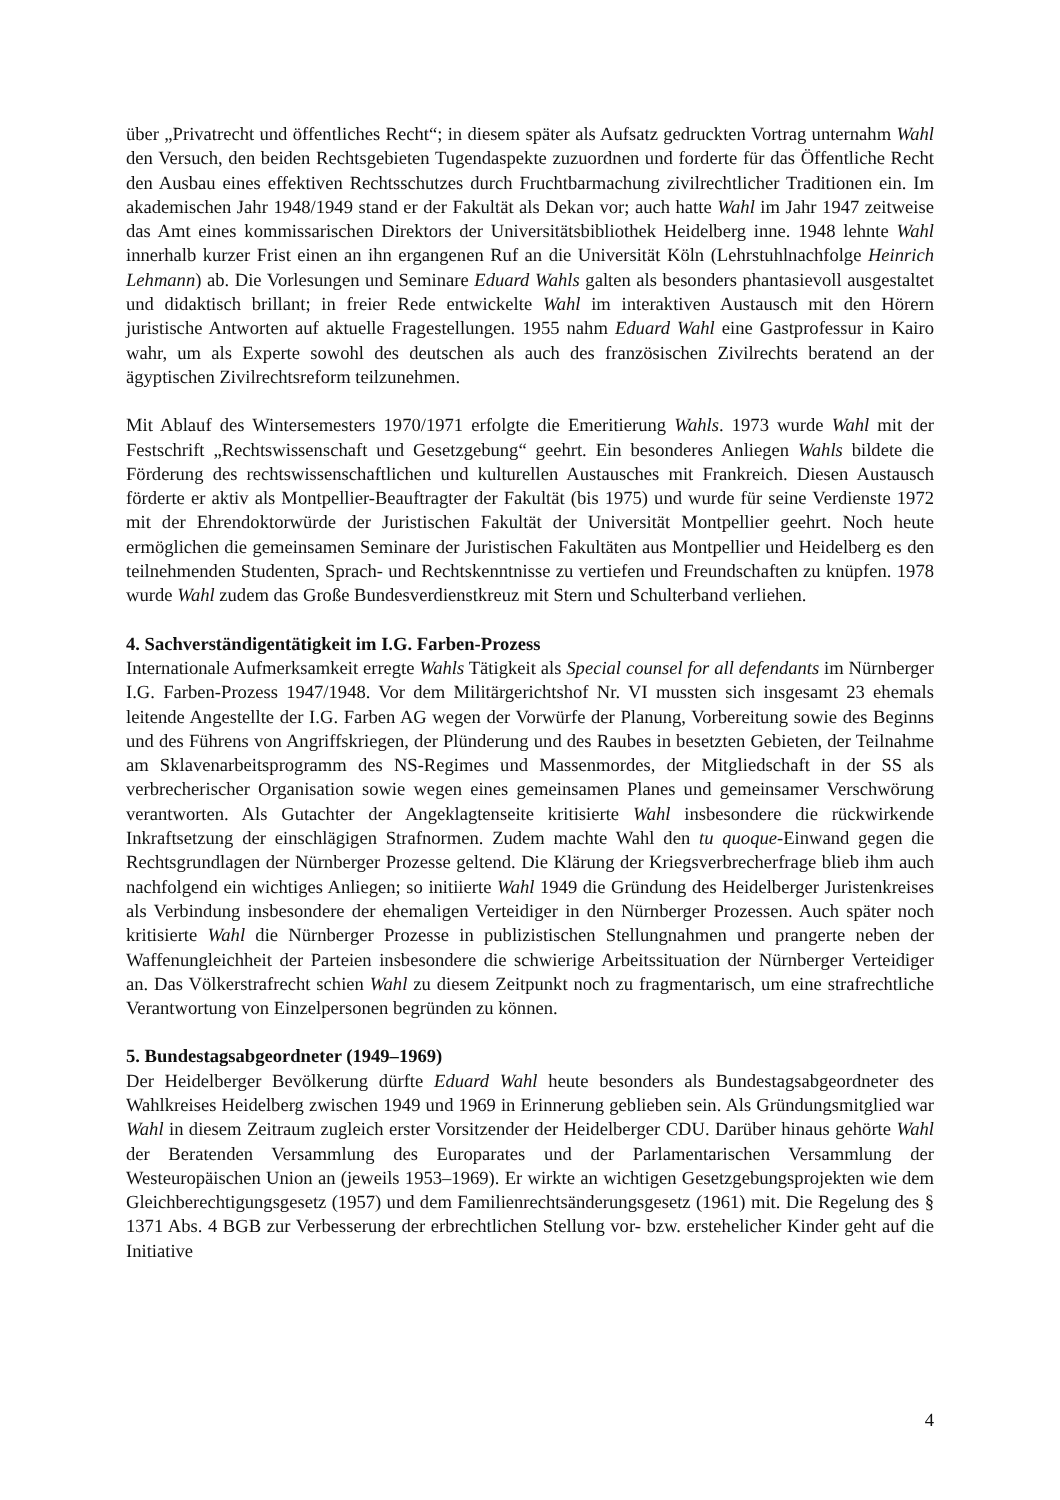über „Privatrecht und öffentliches Recht“; in diesem später als Aufsatz gedruckten Vortrag unternahm Wahl den Versuch, den beiden Rechtsgebieten Tugendaspekte zuzuordnen und forderte für das Öffentliche Recht den Ausbau eines effektiven Rechtsschutzes durch Fruchtbarmachung zivilrechtlicher Traditionen ein. Im akademischen Jahr 1948/1949 stand er der Fakultät als Dekan vor; auch hatte Wahl im Jahr 1947 zeitweise das Amt eines kommissarischen Direktors der Universitätsbibliothek Heidelberg inne. 1948 lehnte Wahl innerhalb kurzer Frist einen an ihn ergangenen Ruf an die Universität Köln (Lehrstuhlnachfolge Heinrich Lehmann) ab. Die Vorlesungen und Seminare Eduard Wahls galten als besonders phantasievoll ausgestaltet und didaktisch brillant; in freier Rede entwickelte Wahl im interaktiven Austausch mit den Hörern juristische Antworten auf aktuelle Fragestellungen. 1955 nahm Eduard Wahl eine Gastprofessur in Kairo wahr, um als Experte sowohl des deutschen als auch des französischen Zivilrechts beratend an der ägyptischen Zivilrechtsreform teilzunehmen.
Mit Ablauf des Wintersemesters 1970/1971 erfolgte die Emeritierung Wahls. 1973 wurde Wahl mit der Festschrift „Rechtswissenschaft und Gesetzgebung“ geehrt. Ein besonderes Anliegen Wahls bildete die Förderung des rechtswissenschaftlichen und kulturellen Austausches mit Frankreich. Diesen Austausch förderte er aktiv als Montpellier-Beauftragter der Fakultät (bis 1975) und wurde für seine Verdienste 1972 mit der Ehrendoktorwürde der Juristischen Fakultät der Universität Montpellier geehrt. Noch heute ermöglichen die gemeinsamen Seminare der Juristischen Fakultäten aus Montpellier und Heidelberg es den teilnehmenden Studenten, Sprach- und Rechtskenntnisse zu vertiefen und Freundschaften zu knüpfen. 1978 wurde Wahl zudem das Große Bundesverdienstkreuz mit Stern und Schulterband verliehen.
4. Sachverständigentätigkeit im I.G. Farben-Prozess
Internationale Aufmerksamkeit erregte Wahls Tätigkeit als Special counsel for all defendants im Nürnberger I.G. Farben-Prozess 1947/1948. Vor dem Militärgerichtshof Nr. VI mussten sich insgesamt 23 ehemals leitende Angestellte der I.G. Farben AG wegen der Vorwürfe der Planung, Vorbereitung sowie des Beginns und des Führens von Angriffskriegen, der Plünderung und des Raubes in besetzten Gebieten, der Teilnahme am Sklavenarbeitsprogramm des NS-Regimes und Massenmordes, der Mitgliedschaft in der SS als verbrecherischer Organisation sowie wegen eines gemeinsamen Planes und gemeinsamer Verschwörung verantworten. Als Gutachter der Angeklagtenseite kritisierte Wahl insbesondere die rückwirkende Inkraftsetzung der einschlägigen Strafnormen. Zudem machte Wahl den tu quoque-Einwand gegen die Rechtsgrundlagen der Nürnberger Prozesse geltend. Die Klärung der Kriegsverbrecherfrage blieb ihm auch nachfolgend ein wichtiges Anliegen; so initiierte Wahl 1949 die Gründung des Heidelberger Juristenkreises als Verbindung insbesondere der ehemaligen Verteidiger in den Nürnberger Prozessen. Auch später noch kritisierte Wahl die Nürnberger Prozesse in publizistischen Stellungnahmen und prangerte neben der Waffenungleichheit der Parteien insbesondere die schwierige Arbeitssituation der Nürnberger Verteidiger an. Das Völkerstrafrecht schien Wahl zu diesem Zeitpunkt noch zu fragmentarisch, um eine strafrechtliche Verantwortung von Einzelpersonen begründen zu können.
5. Bundestagsabgeordneter (1949–1969)
Der Heidelberger Bevölkerung dürfte Eduard Wahl heute besonders als Bundestagsabgeordneter des Wahlkreises Heidelberg zwischen 1949 und 1969 in Erinnerung geblieben sein. Als Gründungsmitglied war Wahl in diesem Zeitraum zugleich erster Vorsitzender der Heidelberger CDU. Darüber hinaus gehörte Wahl der Beratenden Versammlung des Europarates und der Parlamentarischen Versammlung der Westeuropäischen Union an (jeweils 1953–1969). Er wirkte an wichtigen Gesetzgebungsprojekten wie dem Gleichberechtigungsgesetz (1957) und dem Familienrechtsänderungsgesetz (1961) mit. Die Regelung des § 1371 Abs. 4 BGB zur Verbesserung der erbrechtlichen Stellung vor- bzw. erstehelicher Kinder geht auf die Initiative
4